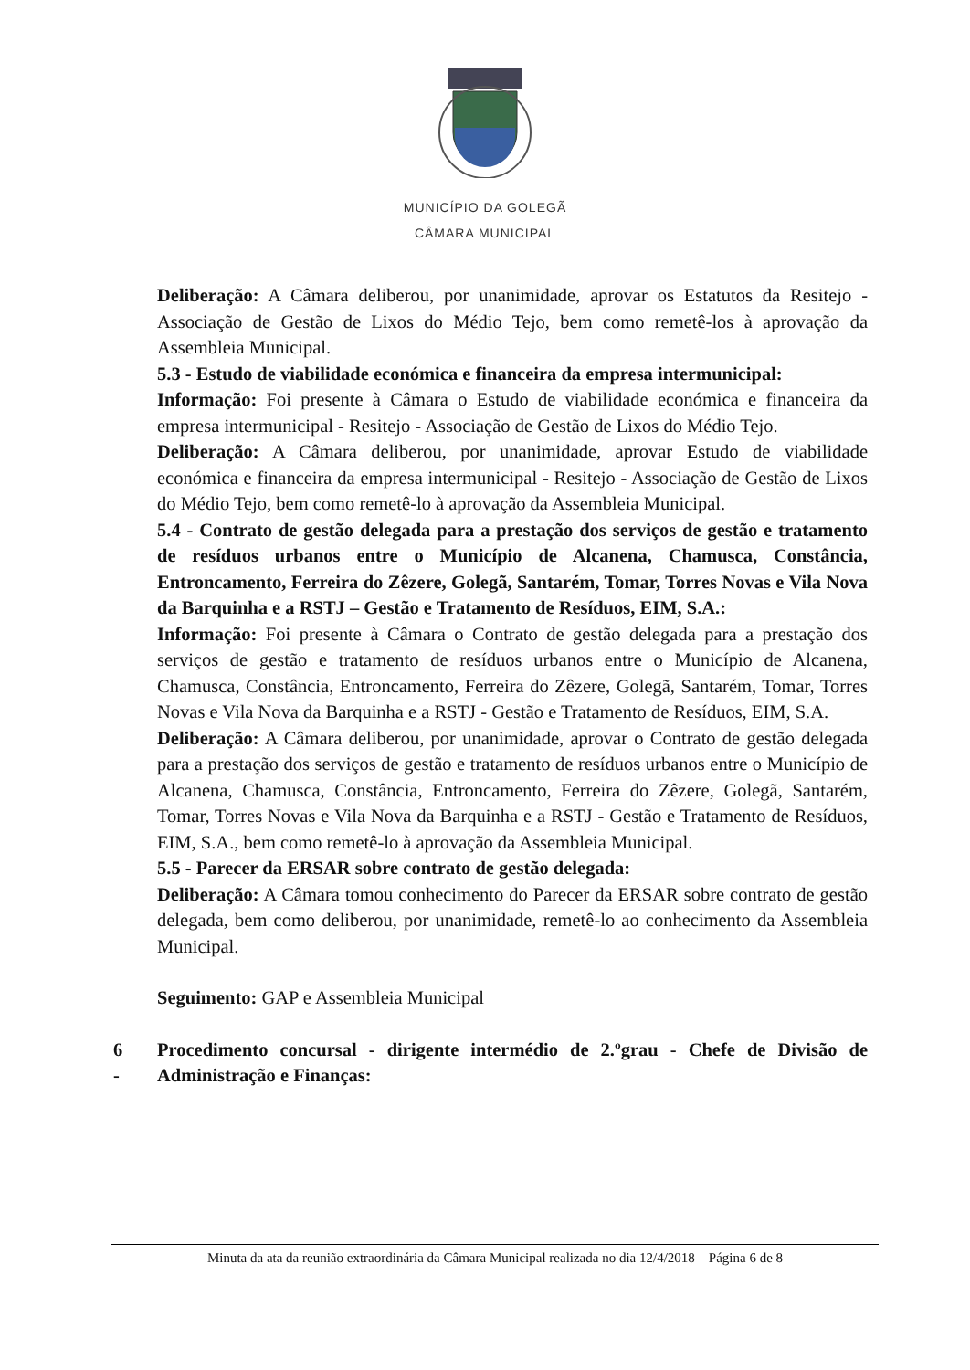MUNICÍPIO DA GOLEGÃ
CÂMARA MUNICIPAL
Deliberação: A Câmara deliberou, por unanimidade, aprovar os Estatutos da Resitejo - Associação de Gestão de Lixos do Médio Tejo, bem como remetê-los à aprovação da Assembleia Municipal.
5.3 - Estudo de viabilidade económica e financeira da empresa intermunicipal:
Informação: Foi presente à Câmara o Estudo de viabilidade económica e financeira da empresa intermunicipal - Resitejo - Associação de Gestão de Lixos do Médio Tejo.
Deliberação: A Câmara deliberou, por unanimidade, aprovar Estudo de viabilidade económica e financeira da empresa intermunicipal - Resitejo - Associação de Gestão de Lixos do Médio Tejo, bem como remetê-lo à aprovação da Assembleia Municipal.
5.4 - Contrato de gestão delegada para a prestação dos serviços de gestão e tratamento de resíduos urbanos entre o Município de Alcanena, Chamusca, Constância, Entroncamento, Ferreira do Zêzere, Golegã, Santarém, Tomar, Torres Novas e Vila Nova da Barquinha e a RSTJ – Gestão e Tratamento de Resíduos, EIM, S.A.:
Informação: Foi presente à Câmara o Contrato de gestão delegada para a prestação dos serviços de gestão e tratamento de resíduos urbanos entre o Município de Alcanena, Chamusca, Constância, Entroncamento, Ferreira do Zêzere, Golegã, Santarém, Tomar, Torres Novas e Vila Nova da Barquinha e a RSTJ - Gestão e Tratamento de Resíduos, EIM, S.A.
Deliberação: A Câmara deliberou, por unanimidade, aprovar o Contrato de gestão delegada para a prestação dos serviços de gestão e tratamento de resíduos urbanos entre o Município de Alcanena, Chamusca, Constância, Entroncamento, Ferreira do Zêzere, Golegã, Santarém, Tomar, Torres Novas e Vila Nova da Barquinha e a RSTJ - Gestão e Tratamento de Resíduos, EIM, S.A., bem como remetê-lo à aprovação da Assembleia Municipal.
5.5 - Parecer da ERSAR sobre contrato de gestão delegada:
Deliberação: A Câmara tomou conhecimento do Parecer da ERSAR sobre contrato de gestão delegada, bem como deliberou, por unanimidade, remetê-lo ao conhecimento da Assembleia Municipal.
Seguimento: GAP e Assembleia Municipal
6 - Procedimento concursal - dirigente intermédio de 2.ºgrau - Chefe de Divisão de Administração e Finanças:
Minuta da ata da reunião extraordinária da Câmara Municipal realizada no dia 12/4/2018 – Página 6 de 8